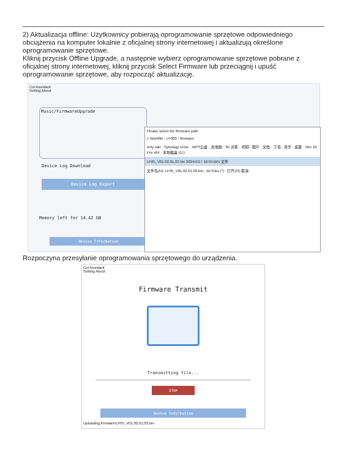2) Aktualizacja offline: Użytkownicy pobierają oprogramowanie sprzętowe odpowiedniego obciążenia na komputer lokalnie z oficjalnej strony internetowej i aktualizują określone oprogramowanie sprzętowe.
Kliknij przycisk Offline Upgrade, a następnie wybierz oprogramowanie sprzętowe pobrane z oficjalnej strony internetowej, kliknij przycisk Select Firmware lub przeciągnij i upuść oprogramowanie sprzętowe, aby rozpocząć aktualizację.
Col Assistant
Setting About
Music/FirmwareUpgrade
Device Log Download
Device Log Export
Memory left for 14.42 GB
Device Information
Please select the firmware path
« Workfile › LF000 › firmware
only cart · Synology Drive · WPS云盘 · 此电脑 · 3D 对象 · 视频 · 图片 · 文档 · 下载 · 音乐 · 桌面 · Win 10 Pro x64 · 本地磁盘 (D:)
LF05_V01.02.01.03.bin 2024/4/17 16:59 BIN 文件
文件名(N): LF05_V01.02.01.03.bin · All Files (*) · 打开(O) 取消
Rozpoczyna przesyłanie oprogramowania sprzętowego do urządzenia.
Col Assistant
Setting About
Firmware Transmit
Transmitting file...
STOP
Device Information
Uploading firmware\LF05_V01.02.01.03.bin